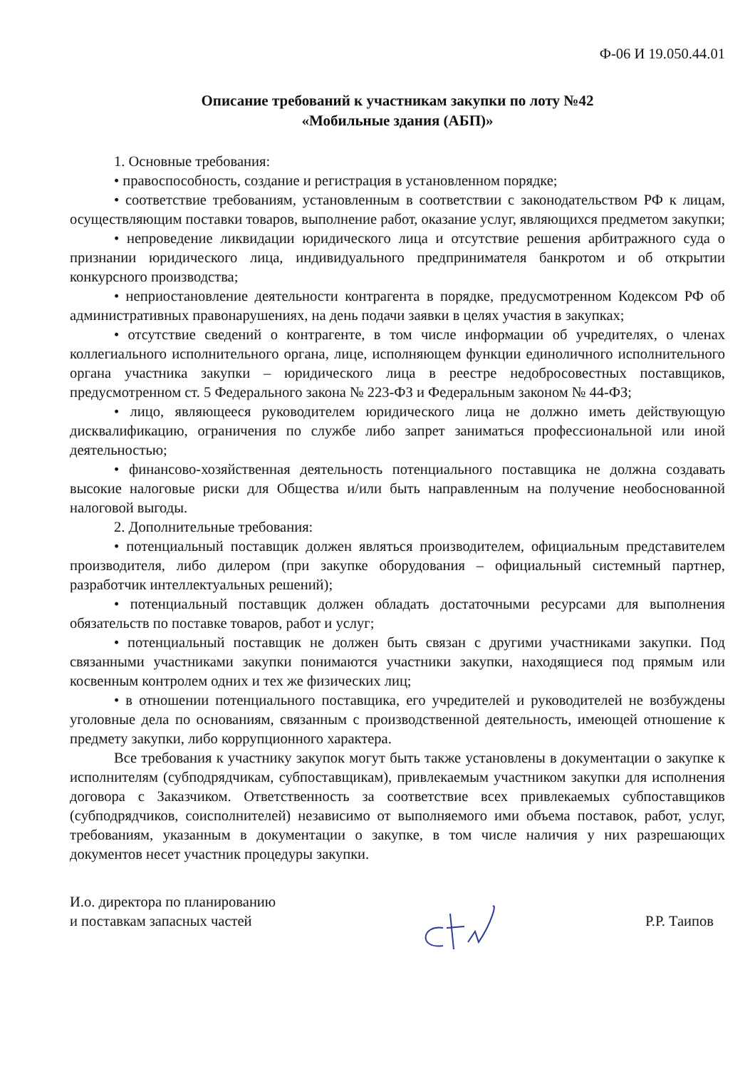Ф-06 И 19.050.44.01
Описание требований к участникам закупки по лоту №42
«Мобильные здания (АБП)»
1. Основные требования:
• правоспособность, создание и регистрация в установленном порядке;
• соответствие требованиям, установленным в соответствии с законодательством РФ к лицам, осуществляющим поставки товаров, выполнение работ, оказание услуг, являющихся предметом закупки;
• непроведение ликвидации юридического лица и отсутствие решения арбитражного суда о признании юридического лица, индивидуального предпринимателя банкротом и об открытии конкурсного производства;
• неприостановление деятельности контрагента в порядке, предусмотренном Кодексом РФ об административных правонарушениях, на день подачи заявки в целях участия в закупках;
• отсутствие сведений о контрагенте, в том числе информации об учредителях, о членах коллегиального исполнительного органа, лице, исполняющем функции единоличного исполнительного органа участника закупки – юридического лица в реестре недобросовестных поставщиков, предусмотренном ст. 5 Федерального закона № 223-ФЗ и Федеральным законом № 44-ФЗ;
• лицо, являющееся руководителем юридического лица не должно иметь действующую дисквалификацию, ограничения по службе либо запрет заниматься профессиональной или иной деятельностью;
• финансово-хозяйственная деятельность потенциального поставщика не должна создавать высокие налоговые риски для Общества и/или быть направленным на получение необоснованной налоговой выгоды.
2. Дополнительные требования:
• потенциальный поставщик должен являться производителем, официальным представителем производителя, либо дилером (при закупке оборудования – официальный системный партнер, разработчик интеллектуальных решений);
• потенциальный поставщик должен обладать достаточными ресурсами для выполнения обязательств по поставке товаров, работ и услуг;
• потенциальный поставщик не должен быть связан с другими участниками закупки. Под связанными участниками закупки понимаются участники закупки, находящиеся под прямым или косвенным контролем одних и тех же физических лиц;
• в отношении потенциального поставщика, его учредителей и руководителей не возбуждены уголовные дела по основаниям, связанным с производственной деятельность, имеющей отношение к предмету закупки, либо коррупционного характера.
Все требования к участнику закупок могут быть также установлены в документации о закупке к исполнителям (субподрядчикам, субпоставщикам), привлекаемым участником закупки для исполнения договора с Заказчиком. Ответственность за соответствие всех привлекаемых субпоставщиков (субподрядчиков, соисполнителей) независимо от выполняемого ими объема поставок, работ, услуг, требованиям, указанным в документации о закупке, в том числе наличия у них разрешающих документов несет участник процедуры закупки.
И.о. директора по планированию
и поставкам запасных частей
Р.Р. Таипов